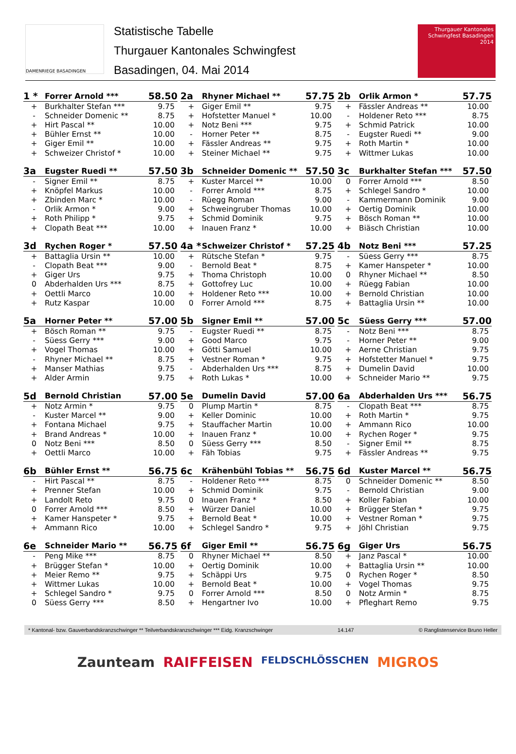DAMENRIEGE BASADINGEN
Statistische Tabelle
Thurgauer Kantonales Schwingfest
Basadingen, 04. Mai 2014
Thurgauer Kantonales Schwingfest Basadingen 2014
| 1 * | Forrer Arnold *** | 58.50 |
| --- | --- | --- |
| + | Burkhalter Stefan *** | 9.75 |
| - | Schneider Domenic ** | 8.75 |
| + | Hirt Pascal ** | 10.00 |
| + | Bühler Ernst ** | 10.00 |
| + | Giger Emil ** | 10.00 |
| + | Schweizer Christof * | 10.00 |
| 2a | Rhyner Michael ** | 57.75 |
| --- | --- | --- |
| + | Giger Emil ** | 9.75 |
| + | Hofstetter Manuel * | 10.00 |
| + | Notz Beni *** | 9.75 |
| - | Horner Peter ** | 8.75 |
| + | Fässler Andreas ** | 9.75 |
| + | Steiner Michael ** | 9.75 |
| 2b | Orlik Armon * | 57.75 |
| --- | --- | --- |
| + | Fässler Andreas ** | 10.00 |
| - | Holdener Reto *** | 8.75 |
| + | Schmid Patrick | 10.00 |
| - | Eugster Ruedi ** | 9.00 |
| + | Roth Martin * | 10.00 |
| + | Wittmer Lukas | 10.00 |
| 3a | Eugster Ruedi ** | 57.50 |
| --- | --- | --- |
| - | Signer Emil ** | 8.75 |
| + | Knöpfel Markus | 10.00 |
| + | Zbinden Marc * | 10.00 |
| - | Orlik Armon * | 9.00 |
| + | Roth Philipp * | 9.75 |
| + | Clopath Beat *** | 10.00 |
| 3b | Schneider Domenic ** | 57.50 |
| --- | --- | --- |
| + | Kuster Marcel ** | 10.00 |
| - | Forrer Arnold *** | 8.75 |
| - | Rüegg Roman | 9.00 |
| + | Schweingruber Thomas | 10.00 |
| + | Schmid Dominik | 9.75 |
| + | Inauen Franz * | 10.00 |
| 3c | Burkhalter Stefan *** | 57.50 |
| --- | --- | --- |
| 0 | Forrer Arnold *** | 8.50 |
| + | Schlegel Sandro * | 10.00 |
| - | Kammermann Dominik | 9.00 |
| + | Oertig Dominik | 10.00 |
| + | Bösch Roman ** | 10.00 |
| + | Biäsch Christian | 10.00 |
| 3d | Rychen Roger * | 57.50 |
| --- | --- | --- |
| + | Battaglia Ursin ** | 10.00 |
| - | Clopath Beat *** | 9.00 |
| + | Giger Urs | 9.75 |
| 0 | Abderhalden Urs *** | 8.75 |
| + | Oettli Marco | 10.00 |
| + | Rutz Kaspar | 10.00 |
| 4a * | Schweizer Christof * | 57.25 |
| --- | --- | --- |
| + | Rütsche Stefan * | 9.75 |
| - | Bernold Beat * | 8.75 |
| + | Thoma Christoph | 10.00 |
| + | Gottofrey Luc | 10.00 |
| + | Holdener Reto *** | 10.00 |
| 0 | Forrer Arnold *** | 8.75 |
| 4b | Notz Beni *** | 57.25 |
| --- | --- | --- |
| - | Süess Gerry *** | 8.75 |
| + | Kamer Hanspeter * | 10.00 |
| 0 | Rhyner Michael ** | 8.50 |
| + | Rüegg Fabian | 10.00 |
| + | Bernold Christian | 10.00 |
| + | Battaglia Ursin ** | 10.00 |
| 5a | Horner Peter ** | 57.00 |
| --- | --- | --- |
| + | Bösch Roman ** | 9.75 |
| - | Süess Gerry *** | 9.00 |
| + | Vogel Thomas | 10.00 |
| - | Rhyner Michael ** | 8.75 |
| + | Manser Mathias | 9.75 |
| + | Alder Armin | 9.75 |
| 5b | Signer Emil ** | 57.00 |
| --- | --- | --- |
| - | Eugster Ruedi ** | 8.75 |
| + | Good Marco | 9.75 |
| + | Götti Samuel | 10.00 |
| + | Vestner Roman * | 9.75 |
| - | Abderhalden Urs *** | 8.75 |
| + | Roth Lukas * | 10.00 |
| 5c | Süess Gerry *** | 57.00 |
| --- | --- | --- |
| - | Notz Beni *** | 8.75 |
| - | Horner Peter ** | 9.00 |
| + | Aerne Christian | 9.75 |
| + | Hofstetter Manuel * | 9.75 |
| + | Dumelin David | 10.00 |
| + | Schneider Mario ** | 9.75 |
| 5d | Bernold Christian | 57.00 |
| --- | --- | --- |
| + | Notz Armin * | 9.75 |
| - | Kuster Marcel ** | 9.00 |
| + | Fontana Michael | 9.75 |
| + | Brand Andreas * | 10.00 |
| 0 | Notz Beni *** | 8.50 |
| + | Oettli Marco | 10.00 |
| 5e | Dumelin David | 57.00 |
| --- | --- | --- |
| 0 | Plump Martin * | 8.75 |
| + | Keller Dominic | 10.00 |
| + | Stauffacher Martin | 10.00 |
| + | Inauen Franz * | 10.00 |
| 0 | Süess Gerry *** | 8.50 |
| + | Fäh Tobias | 9.75 |
| 6a | Abderhalden Urs *** | 56.75 |
| --- | --- | --- |
| - | Clopath Beat *** | 8.75 |
| + | Roth Martin * | 9.75 |
| + | Ammann Rico | 10.00 |
| + | Rychen Roger * | 9.75 |
| - | Signer Emil ** | 8.75 |
| + | Fässler Andreas ** | 9.75 |
| 6b | Bühler Ernst ** | 56.75 |
| --- | --- | --- |
| - | Hirt Pascal ** | 8.75 |
| + | Prenner Stefan | 10.00 |
| + | Landolt Reto | 9.75 |
| 0 | Forrer Arnold *** | 8.50 |
| + | Kamer Hanspeter * | 9.75 |
| + | Ammann Rico | 10.00 |
| 6c | Krähenbühl Tobias ** | 56.75 |
| --- | --- | --- |
| - | Holdener Reto *** | 8.75 |
| + | Schmid Dominik | 9.75 |
| 0 | Inauen Franz * | 8.50 |
| + | Würzer Daniel | 10.00 |
| + | Bernold Beat * | 10.00 |
| + | Schlegel Sandro * | 9.75 |
| 6d | Kuster Marcel ** | 56.75 |
| --- | --- | --- |
| 0 | Schneider Domenic ** | 8.50 |
| - | Bernold Christian | 9.00 |
| + | Koller Fabian | 10.00 |
| + | Brügger Stefan * | 9.75 |
| + | Vestner Roman * | 9.75 |
| + | Jöhl Christian | 9.75 |
| 6e | Schneider Mario ** | 56.75 |
| --- | --- | --- |
| - | Peng Mike *** | 8.75 |
| + | Brügger Stefan * | 10.00 |
| + | Meier Remo ** | 9.75 |
| + | Wittmer Lukas | 10.00 |
| + | Schlegel Sandro * | 9.75 |
| 0 | Süess Gerry *** | 8.50 |
| 6f | Giger Emil ** | 56.75 |
| --- | --- | --- |
| 0 | Rhyner Michael ** | 8.50 |
| + | Oertig Dominik | 10.00 |
| + | Schäppi Urs | 9.75 |
| + | Bernold Beat * | 10.00 |
| 0 | Forrer Arnold *** | 8.50 |
| + | Hengartner Ivo | 10.00 |
| 6g | Giger Urs | 56.75 |
| --- | --- | --- |
| + | Janz Pascal * | 10.00 |
| + | Battaglia Ursin ** | 10.00 |
| 0 | Rychen Roger * | 8.50 |
| + | Vogel Thomas | 9.75 |
| 0 | Notz Armin * | 8.75 |
| + | Pfleghart Remo | 9.75 |
* Kantonal- bzw. Gauverbandskranzschwinger ** Teilverbandskranzschwinger *** Eidg. Kranzschwinger 14.147 © Ranglistenservice Bruno Heller
Zaunteam RAIFFEISEN FELDSCHLÖSSCHEN MIGROS